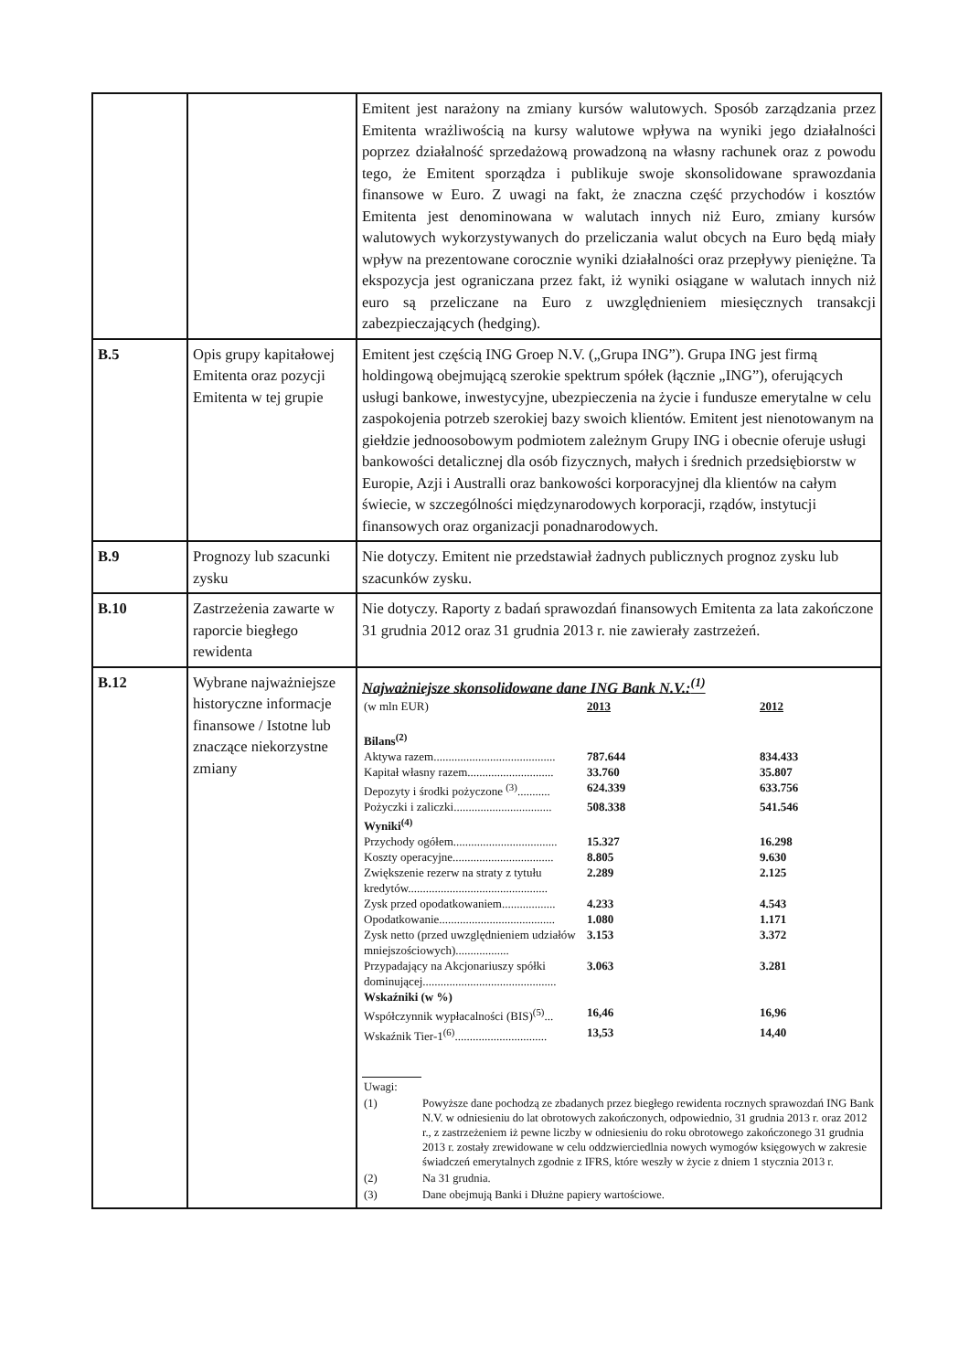| | | Emitent jest narażony na zmiany kursów walutowych. Sposób zarządzania przez Emitenta wrażliwością na kursy walutowe wpływa na wyniki jego działalności poprzez działalność sprzedażową prowadzoną na własny rachunek oraz z powodu tego, że Emitent sporządza i publikuje swoje skonsolidowane sprawozdania finansowe w Euro. Z uwagi na fakt, że znaczna część przychodów i kosztów Emitenta jest denominowana w walutach innych niż Euro, zmiany kursów walutowych wykorzystywanych do przeliczania walut obcych na Euro będą miały wpływ na prezentowane corocznie wyniki działalności oraz przepływy pieniężne. Ta ekspozycja jest ograniczana przez fakt, iż wyniki osiągane w walutach innych niż euro są przeliczane na Euro z uwzględnieniem miesięcznych transakcji zabezpieczających (hedging). |
| B.5 | Opis grupy kapitałowej Emitenta oraz pozycji Emitenta w tej grupie | Emitent jest częścią ING Groep N.V. („Grupa ING”). Grupa ING jest firmą holdingową obejmującą szerokie spektrum spółek (łącznie „ING”), oferujących usługi bankowe, inwestycyjne, ubezpieczenia na życie i fundusze emerytalne w celu zaspokojenia potrzeb szerokiej bazy swoich klientów. Emitent jest nienotowanym na giełdzie jednoosobowym podmiotem zależnym Grupy ING i obecnie oferuje usługi bankowości detalicznej dla osób fizycznych, małych i średnich przedsiębiorstw w Europie, Azji i Australli oraz bankowości korporacyjnej dla klientów na całym świecie, w szczególności międzynarodowych korporacji, rządów, instytucji finansowych oraz organizacji ponadnarodowych. |
| B.9 | Prognozy lub szacunki zysku | Nie dotyczy. Emitent nie przedstawiał żadnych publicznych prognoz zysku lub szacunków zysku. |
| B.10 | Zastrzeżenia zawarte w raporcie biegłego rewidenta | Nie dotyczy. Raporty z badań sprawozdań finansowych Emitenta za lata zakończone 31 grudnia 2012 oraz 31 grudnia 2013 r. nie zawierały zastrzeżeń. |
| B.12 | Wybrane najważniejsze historyczne informacje finansowe / Istotne lub znaczące niekorzystne zmiany | Najważniejsze skonsolidowane dane ING Bank N.V.:<sup>(1)</sup> / (w mln EUR) / 2013 / 2012 / / Bilans<sup>(2)</sup> / / / / Aktywa razem......................................... / 787.644 / 834.433 / / Kapitał własny razem............................. / 33.760 / 35.807 / / Depozyty i środki pożyczone <sup>(3)</sup>........... / 624.339 / 633.756 / / Pożyczki i zaliczki................................. / 508.338 / 541.546 / / Wyniki<sup>(4)</sup> / / / / Przychody ogółem................................... / 15.327 / 16.298 / / Koszty operacyjne.................................. / 8.805 / 9.630 / / Zwiększenie rezerw na straty z tytułu kredytów............................................... / 2.289 / 2.125 / / Zysk przed opodatkowaniem.................. / 4.233 / 4.543 / / Opodatkowanie....................................... / 1.080 / 1.171 / / Zysk netto (przed uwzględnieniem udziałów mniejszościowych).................. / 3.153 / 3.372 / / Przypadający na Akcjonariuszy spółki dominującej............................................. / 3.063 / 3.281 / / Wskaźniki (w %) / / / / Współczynnik wypłacalności (BIS)<sup>(5)</sup>... / 16,46 / 16,96 / / Wskaźnik Tier-1<sup>(6)</sup>............................... / 13,53 / 14,40 / / Uwagi: / / / (1) / Powyższe dane pochodzą ze zbadanych przez biegłego rewidenta rocznych sprawozdań ING Bank N.V. w odniesieniu do lat obrotowych zakończonych, odpowiednio, 31 grudnia 2013 r. oraz 2012 r., z zastrzeżeniem iż pewne liczby w odniesieniu do roku obrotowego zakończonego 31 grudnia 2013 r. zostały zrewidowane w celu oddzwierciedlnia nowych wymogów księgowych w zakresie świadczeń emerytalnych zgodnie z IFRS, które weszły w życie z dniem 1 stycznia 2013 r. / / (2) / Na 31 grudnia. / / (3) / Dane obejmują Banki i Dłużne papiery wartościowe. / |